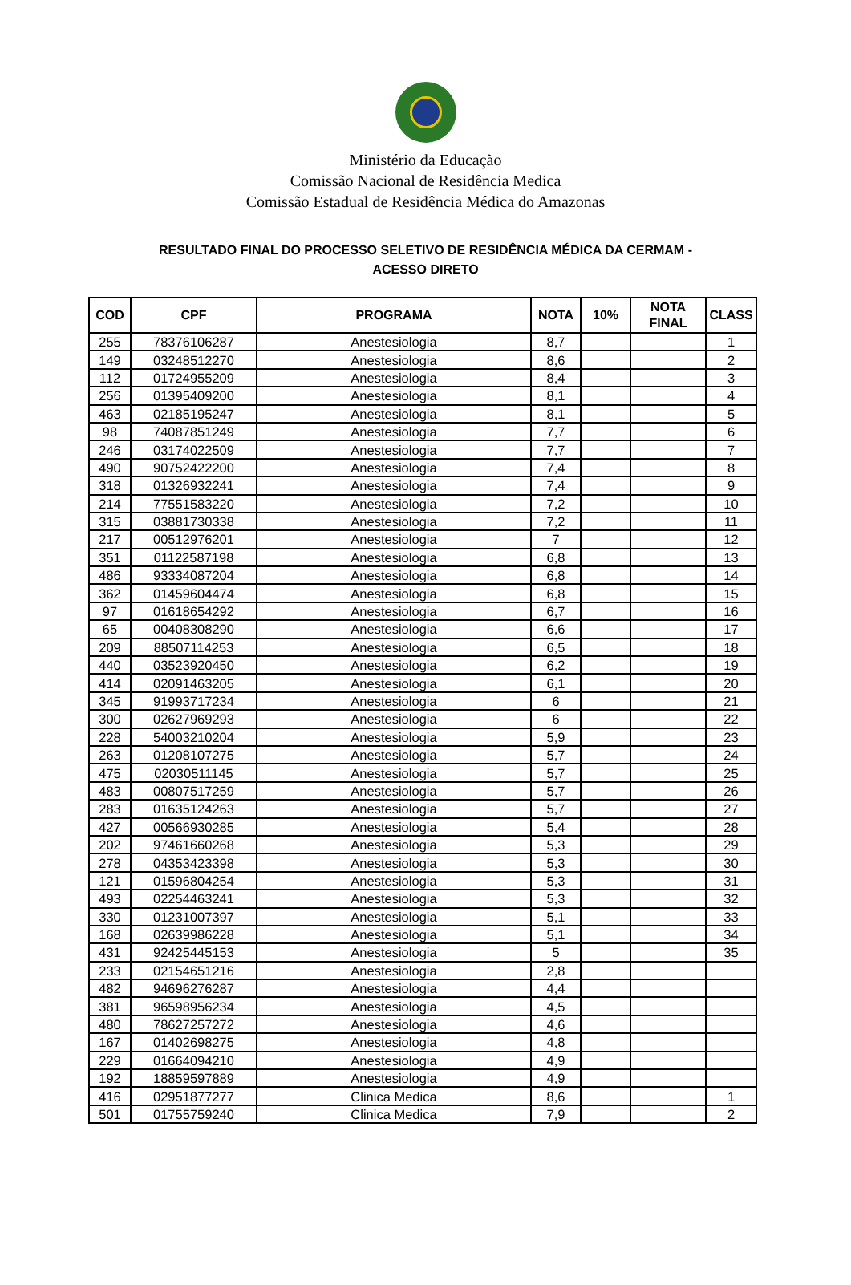Ministério da Educação
Comissão Nacional de Residência Medica
Comissão Estadual de Residência Médica do Amazonas
RESULTADO FINAL DO PROCESSO SELETIVO DE RESIDÊNCIA MÉDICA DA CERMAM -
ACESSO DIRETO
| COD | CPF | PROGRAMA | NOTA | 10% | NOTA FINAL | CLASS |
| --- | --- | --- | --- | --- | --- | --- |
| 255 | 78376106287 | Anestesiologia | 8,7 | | | 1 |
| 149 | 03248512270 | Anestesiologia | 8,6 | | | 2 |
| 112 | 01724955209 | Anestesiologia | 8,4 | | | 3 |
| 256 | 01395409200 | Anestesiologia | 8,1 | | | 4 |
| 463 | 02185195247 | Anestesiologia | 8,1 | | | 5 |
| 98 | 74087851249 | Anestesiologia | 7,7 | | | 6 |
| 246 | 03174022509 | Anestesiologia | 7,7 | | | 7 |
| 490 | 90752422200 | Anestesiologia | 7,4 | | | 8 |
| 318 | 01326932241 | Anestesiologia | 7,4 | | | 9 |
| 214 | 77551583220 | Anestesiologia | 7,2 | | | 10 |
| 315 | 03881730338 | Anestesiologia | 7,2 | | | 11 |
| 217 | 00512976201 | Anestesiologia | 7 | | | 12 |
| 351 | 01122587198 | Anestesiologia | 6,8 | | | 13 |
| 486 | 93334087204 | Anestesiologia | 6,8 | | | 14 |
| 362 | 01459604474 | Anestesiologia | 6,8 | | | 15 |
| 97 | 01618654292 | Anestesiologia | 6,7 | | | 16 |
| 65 | 00408308290 | Anestesiologia | 6,6 | | | 17 |
| 209 | 88507114253 | Anestesiologia | 6,5 | | | 18 |
| 440 | 03523920450 | Anestesiologia | 6,2 | | | 19 |
| 414 | 02091463205 | Anestesiologia | 6,1 | | | 20 |
| 345 | 91993717234 | Anestesiologia | 6 | | | 21 |
| 300 | 02627969293 | Anestesiologia | 6 | | | 22 |
| 228 | 54003210204 | Anestesiologia | 5,9 | | | 23 |
| 263 | 01208107275 | Anestesiologia | 5,7 | | | 24 |
| 475 | 02030511145 | Anestesiologia | 5,7 | | | 25 |
| 483 | 00807517259 | Anestesiologia | 5,7 | | | 26 |
| 283 | 01635124263 | Anestesiologia | 5,7 | | | 27 |
| 427 | 00566930285 | Anestesiologia | 5,4 | | | 28 |
| 202 | 97461660268 | Anestesiologia | 5,3 | | | 29 |
| 278 | 04353423398 | Anestesiologia | 5,3 | | | 30 |
| 121 | 01596804254 | Anestesiologia | 5,3 | | | 31 |
| 493 | 02254463241 | Anestesiologia | 5,3 | | | 32 |
| 330 | 01231007397 | Anestesiologia | 5,1 | | | 33 |
| 168 | 02639986228 | Anestesiologia | 5,1 | | | 34 |
| 431 | 92425445153 | Anestesiologia | 5 | | | 35 |
| 233 | 02154651216 | Anestesiologia | 2,8 | | | |
| 482 | 94696276287 | Anestesiologia | 4,4 | | | |
| 381 | 96598956234 | Anestesiologia | 4,5 | | | |
| 480 | 78627257272 | Anestesiologia | 4,6 | | | |
| 167 | 01402698275 | Anestesiologia | 4,8 | | | |
| 229 | 01664094210 | Anestesiologia | 4,9 | | | |
| 192 | 18859597889 | Anestesiologia | 4,9 | | | |
| 416 | 02951877277 | Clinica Medica | 8,6 | | | 1 |
| 501 | 01755759240 | Clinica Medica | 7,9 | | | 2 |